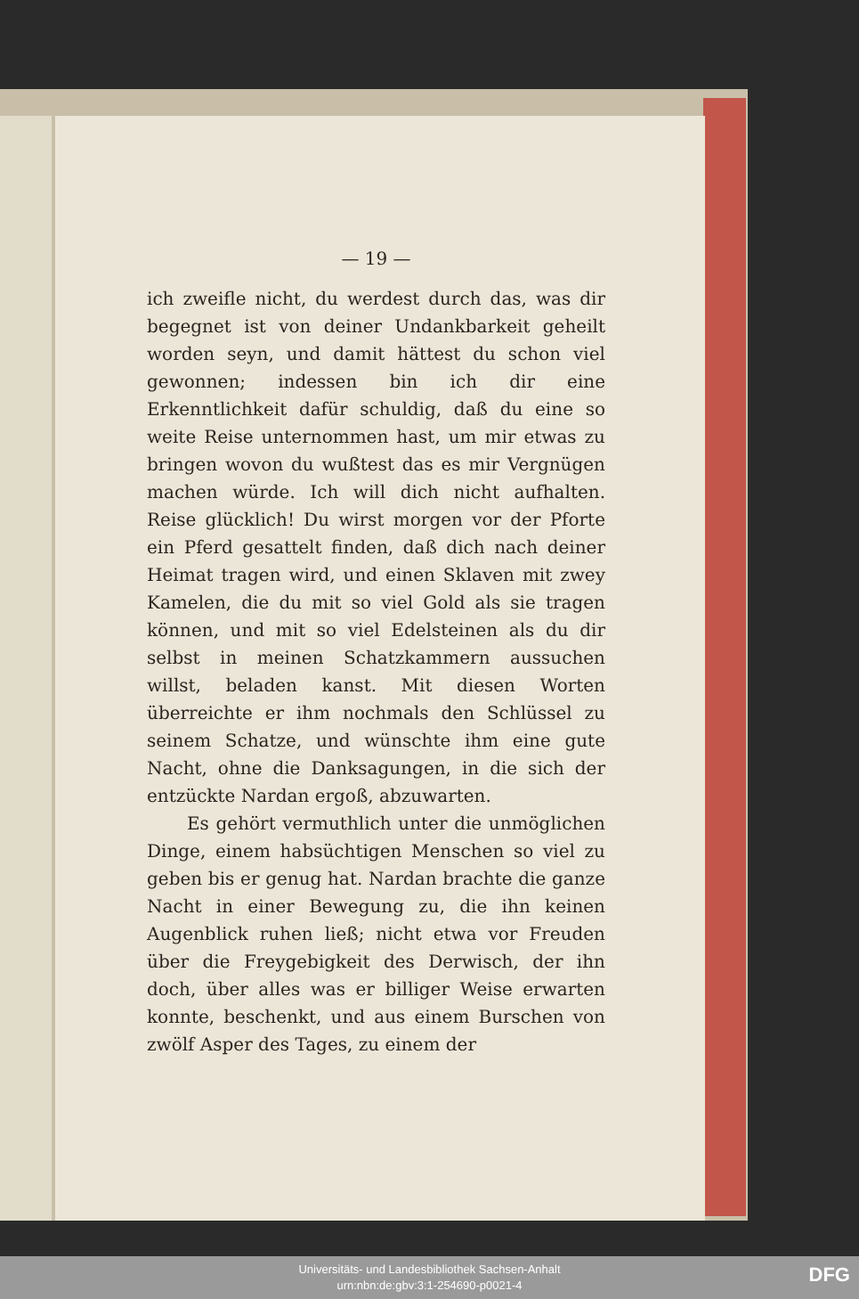— 19 —
ich zweifle nicht, du werdest durch das, was dir begegnet ist von deiner Undankbarkeit geheilt worden seyn, und damit hättest du schon viel gewonnen; indessen bin ich dir eine Erkenntlichkeit dafür schuldig, daß du eine so weite Reise unternommen hast, um mir etwas zu bringen wovon du wußtest das es mir Vergnügen machen würde. Ich will dich nicht aufhalten. Reise glücklich! Du wirst morgen vor der Pforte ein Pferd gesattelt finden, daß dich nach deiner Heimat tragen wird, und einen Sklaven mit zwey Kamelen, die du mit so viel Gold als sie tragen können, und mit so viel Edelsteinen als du dir selbst in meinen Schatzkammern aussuchen willst, beladen kanst. Mit diesen Worten überreichte er ihm nochmals den Schlüssel zu seinem Schatze, und wünschte ihm eine gute Nacht, ohne die Danksagungen, in die sich der entzückte Nardan ergoß, abzuwarten.
Es gehört vermuthlich unter die unmöglichen Dinge, einem habsüchtigen Menschen so viel zu geben bis er genug hat. Nardan brachte die ganze Nacht in einer Bewegung zu, die ihn keinen Augenblick ruhen ließ; nicht etwa vor Freuden über die Freygebigkeit des Derwisch, der ihn doch, über alles was er billiger Weise erwarten konnte, beschenkt, und aus einem Burschen von zwölf Asper des Tages, zu einem der
Universitäts- und Landesbibliothek Sachsen-Anhalt
urn:nbn:de:gbv:3:1-254690-p0021-4
DFG